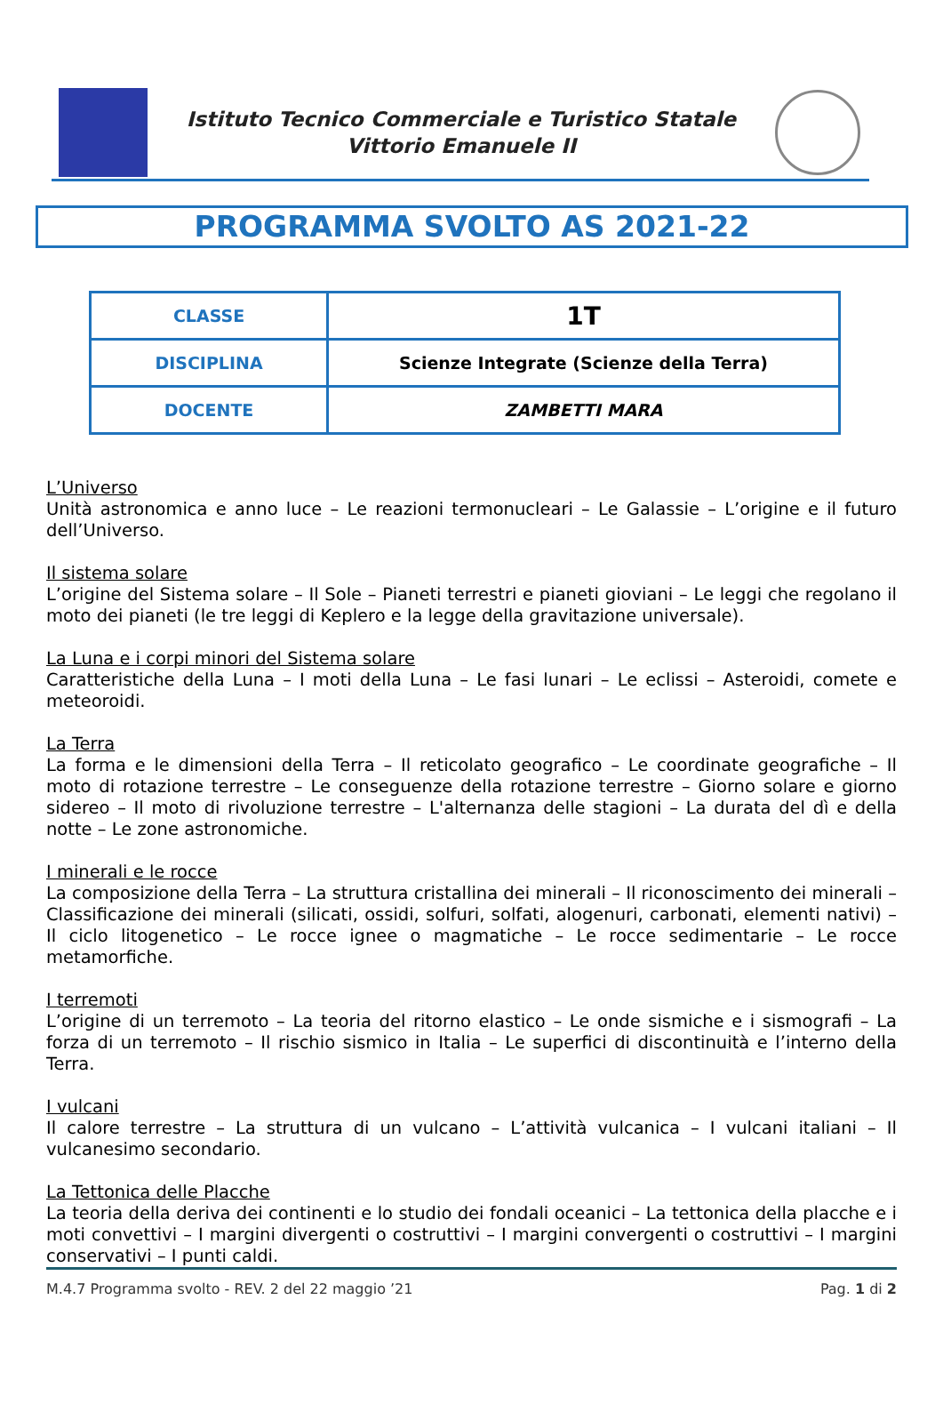Istituto Tecnico Commerciale e Turistico Statale
Vittorio Emanuele II
PROGRAMMA SVOLTO AS 2021-22
| CLASSE | 1T |
| DISCIPLINA | Scienze Integrate (Scienze della Terra) |
| DOCENTE | ZAMBETTI MARA |
L’Universo
Unità astronomica e anno luce – Le reazioni termonucleari – Le Galassie – L’origine e il futuro dell’Universo.
Il sistema solare
L’origine del Sistema solare – Il Sole – Pianeti terrestri e pianeti gioviani – Le leggi che regolano il moto dei pianeti (le tre leggi di Keplero e la legge della gravitazione universale).
La Luna e i corpi minori del Sistema solare
Caratteristiche della Luna – I moti della Luna – Le fasi lunari – Le eclissi – Asteroidi, comete e meteoroidi.
La Terra
La forma e le dimensioni della Terra – Il reticolato geografico – Le coordinate geografiche – Il moto di rotazione terrestre – Le conseguenze della rotazione terrestre – Giorno solare e giorno sidereo – Il moto di rivoluzione terrestre – L'alternanza delle stagioni – La durata del dì e della notte – Le zone astronomiche.
I minerali e le rocce
La composizione della Terra – La struttura cristallina dei minerali – Il riconoscimento dei minerali – Classificazione dei minerali (silicati, ossidi, solfuri, solfati, alogenuri, carbonati, elementi nativi) – Il ciclo litogenetico – Le rocce ignee o magmatiche – Le rocce sedimentarie – Le rocce metamorfiche.
I terremoti
L’origine di un terremoto – La teoria del ritorno elastico – Le onde sismiche e i sismografi – La forza di un terremoto – Il rischio sismico in Italia – Le superfici di discontinuità e l’interno della Terra.
I vulcani
Il calore terrestre – La struttura di un vulcano – L’attività vulcanica – I vulcani italiani – Il vulcanesimo secondario.
La Tettonica delle Placche
La teoria della deriva dei continenti e lo studio dei fondali oceanici – La tettonica della placche e i moti convettivi – I margini divergenti o costruttivi – I margini convergenti o costruttivi – I margini conservativi – I punti caldi.
M.4.7 Programma svolto - REV. 2 del 22 maggio ’21 Pag. 1 di 2